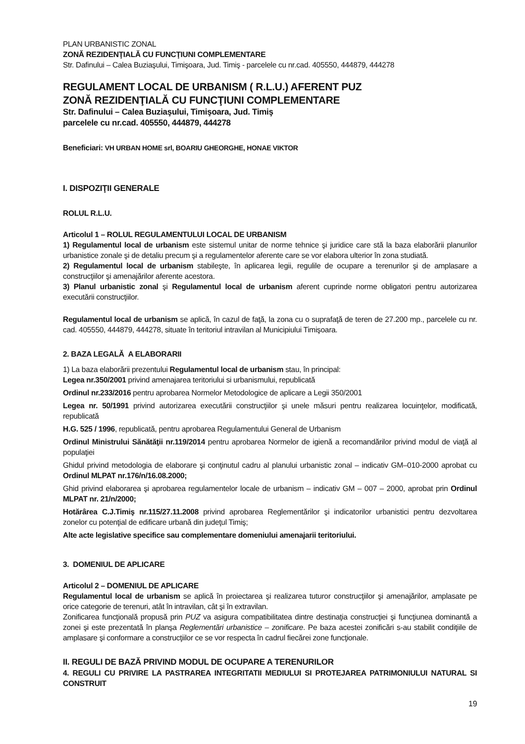PLAN URBANISTIC ZONAL
ZONĂ REZIDENŢIALĂ CU FUNCŢIUNI COMPLEMENTARE
Str. Dafinului – Calea Buziaşului, Timişoara, Jud. Timiş - parcelele cu nr.cad. 405550, 444879, 444278
REGULAMENT LOCAL DE URBANISM ( R.L.U.) AFERENT PUZ
ZONĂ REZIDENŢIALĂ CU FUNCŢIUNI COMPLEMENTARE
Str. Dafinului – Calea Buziaşului, Timişoara, Jud. Timiş
parcelele cu nr.cad. 405550, 444879, 444278
Beneficiari: VH URBAN HOME srl, BOARIU GHEORGHE, HONAE VIKTOR
I. DISPOZIŢII GENERALE
ROLUL R.L.U.
Articolul 1 – ROLUL REGULAMENTULUI LOCAL DE URBANISM
1) Regulamentul local de urbanism este sistemul unitar de norme tehnice şi juridice care stă la baza elaborării planurilor urbanistice zonale şi de detaliu precum şi a regulamentelor aferente care se vor elabora ulterior în zona studiată.
2) Regulamentul local de urbanism stabileşte, în aplicarea legii, regulile de ocupare a terenurilor şi de amplasare a construcţiilor şi amenajărilor aferente acestora.
3) Planul urbanistic zonal şi Regulamentul local de urbanism aferent cuprinde norme obligatori pentru autorizarea executării construcţiilor.
Regulamentul local de urbanism se aplică, în cazul de faţă, la zona cu o suprafaţă de teren de 27.200 mp., parcelele cu nr. cad. 405550, 444879, 444278, situate în teritoriul intravilan al Municipiului Timişoara.
2. BAZA LEGALĂ A ELABORARII
1) La baza elaborării prezentului Regulamentul local de urbanism stau, în principal:
Legea nr.350/2001 privind amenajarea teritoriului si urbanismului, republicată
Ordinul nr.233/2016 pentru aprobarea Normelor Metodologice de aplicare a Legii 350/2001
Legea nr. 50/1991 privind autorizarea executării construcţiilor şi unele măsuri pentru realizarea locuinţelor, modificată, republicată
H.G. 525 / 1996, republicată, pentru aprobarea Regulamentului General de Urbanism
Ordinul Ministrului Sănătăţii nr.119/2014 pentru aprobarea Normelor de igienă a recomandărilor privind modul de viaţă al populaţiei
Ghidul privind metodologia de elaborare şi conţinutul cadru al planului urbanistic zonal – indicativ GM–010-2000 aprobat cu Ordinul MLPAT nr.176/n/16.08.2000;
Ghid privind elaborarea şi aprobarea regulamentelor locale de urbanism – indicativ GM – 007 – 2000, aprobat prin Ordinul MLPAT nr. 21/n/2000;
Hotărârea C.J.Timiş nr.115/27.11.2008 privind aprobarea Reglementărilor şi indicatorilor urbanistici pentru dezvoltarea zonelor cu potenţial de edificare urbană din judeţul Timiş;
Alte acte legislative specifice sau complementare domeniului amenajarii teritoriului.
3. DOMENIUL DE APLICARE
Articolul 2 – DOMENIUL DE APLICARE
Regulamentul local de urbanism se aplică în proiectarea şi realizarea tuturor construcţiilor şi amenajărilor, amplasate pe orice categorie de terenuri, atât în intravilan, cât şi în extravilan.
Zonificarea funcţională propusă prin PUZ va asigura compatibilitatea dintre destinaţia construcţiei şi funcţiunea dominantă a zonei şi este prezentată în planşa Reglementări urbanistice – zonificare. Pe baza acestei zonificări s-au stabilit condiţiile de amplasare şi conformare a construcţiilor ce se vor respecta în cadrul fiecărei zone funcţionale.
II. REGULI DE BAZĂ PRIVIND MODUL DE OCUPARE A TERENURILOR
4. REGULI CU PRIVIRE LA PASTRAREA INTEGRITATII MEDIULUI SI PROTEJAREA PATRIMONIULUI NATURAL SI CONSTRUIT
19